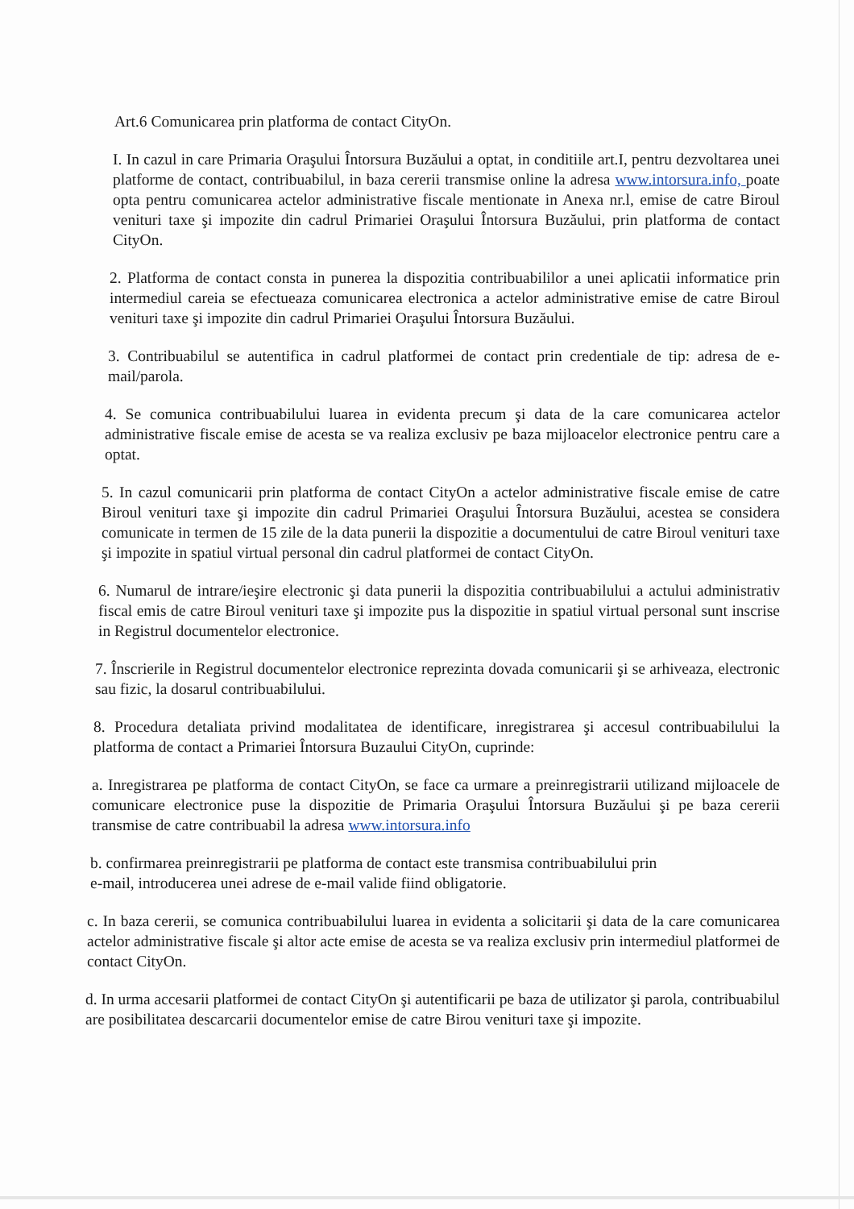Art.6 Comunicarea prin platforma de contact CityOn.
I. In cazul in care Primaria Oraşului Întorsura Buzăului a optat, in conditiile art.I, pentru dezvoltarea unei platforme de contact, contribuabilul, in baza cererii transmise online la adresa www.intorsura.info, poate opta pentru comunicarea actelor administrative fiscale mentionate in Anexa nr.l, emise de catre Biroul venituri taxe şi impozite din cadrul Primariei Oraşului Întorsura Buzăului, prin platforma de contact CityOn.
2. Platforma de contact consta in punerea la dispozitia contribuabililor a unei aplicatii informatice prin intermediul careia se efectueaza comunicarea electronica a actelor administrative emise de catre Biroul venituri taxe şi impozite din cadrul Primariei Oraşului Întorsura Buzăului.
3. Contribuabilul se autentifica in cadrul platformei de contact prin credentiale de tip: adresa de e-mail/parola.
4. Se comunica contribuabilului luarea in evidenta precum şi data de la care comunicarea actelor administrative fiscale emise de acesta se va realiza exclusiv pe baza mijloacelor electronice pentru care a optat.
5. In cazul comunicarii prin platforma de contact CityOn a actelor administrative fiscale emise de catre Biroul venituri taxe şi impozite din cadrul Primariei Oraşului Întorsura Buzăului, acestea se considera comunicate in termen de 15 zile de la data punerii la dispozitie a documentului de catre Biroul venituri taxe şi impozite in spatiul virtual personal din cadrul platformei de contact CityOn.
6. Numarul de intrare/ieşire electronic şi data punerii la dispozitia contribuabilului a actului administrativ fiscal emis de catre Biroul venituri taxe şi impozite pus la dispozitie in spatiul virtual personal sunt inscrise in Registrul documentelor electronice.
7. Înscrierile in Registrul documentelor electronice reprezinta dovada comunicarii şi se arhiveaza, electronic sau fizic, la dosarul contribuabilului.
8. Procedura detaliata privind modalitatea de identificare, inregistrarea şi accesul contribuabilului la platforma de contact a Primariei Întorsura Buzaului CityOn, cuprinde:
a. Inregistrarea pe platforma de contact CityOn, se face ca urmare a preinregistrarii utilizand mijloacele de comunicare electronice puse la dispozitie de Primaria Oraşului Întorsura Buzăului şi pe baza cererii transmise de catre contribuabil la adresa www.intorsura.info
b. confirmarea preinregistrarii pe platforma de contact este transmisa contribuabilului prin
e-mail, introducerea unei adrese de e-mail valide fiind obligatorie.
c. In baza cererii, se comunica contribuabilului luarea in evidenta a solicitarii şi data de la care comunicarea actelor administrative fiscale şi altor acte emise de acesta se va realiza exclusiv prin intermediul platformei de contact CityOn.
d. In urma accesarii platformei de contact CityOn şi autentificarii pe baza de utilizator şi parola, contribuabilul are posibilitatea descarcarii documentelor emise de catre Birou venituri taxe şi impozite.